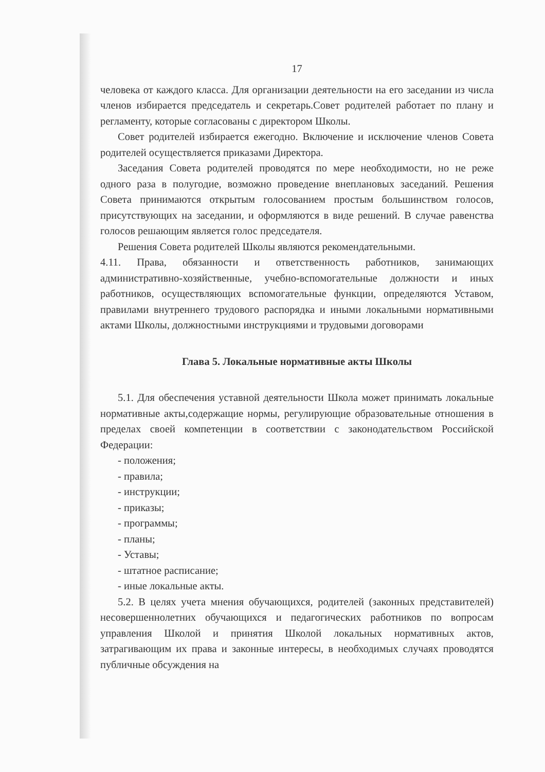17
человека от каждого класса. Для организации деятельности на его заседании из числа членов избирается председатель и секретарь.Совет родителей работает по плану и регламенту, которые согласованы с директором Школы.
Совет родителей избирается ежегодно. Включение и исключение членов Совета родителей осуществляется приказами Директора.
Заседания Совета родителей проводятся по мере необходимости, но не реже одного раза в полугодие, возможно проведение внеплановых заседаний. Решения Совета принимаются открытым голосованием простым большинством голосов, присутствующих на заседании, и оформляются в виде решений. В случае равенства голосов решающим является голос председателя.
Решения Совета родителей Школы являются рекомендательными.
4.11. Права, обязанности и ответственность работников, занимающих административно-хозяйственные, учебно-вспомогательные должности и иных работников, осуществляющих вспомогательные функции, определяются Уставом, правилами внутреннего трудового распорядка и иными локальными нормативными актами Школы, должностными инструкциями и трудовыми договорами
Глава 5. Локальные нормативные акты Школы
5.1. Для обеспечения уставной деятельности Школа может принимать локальные нормативные акты,содержащие нормы, регулирующие образовательные отношения в пределах своей компетенции в соответствии с законодательством Российской Федерации:
- положения;
- правила;
- инструкции;
- приказы;
- программы;
- планы;
- Уставы;
- штатное расписание;
- иные локальные акты.
5.2. В целях учета мнения обучающихся, родителей (законных представителей) несовершеннолетних обучающихся и педагогических работников по вопросам управления Школой и принятия Школой локальных нормативных актов, затрагивающим их права и законные интересы, в необходимых случаях проводятся публичные обсуждения на